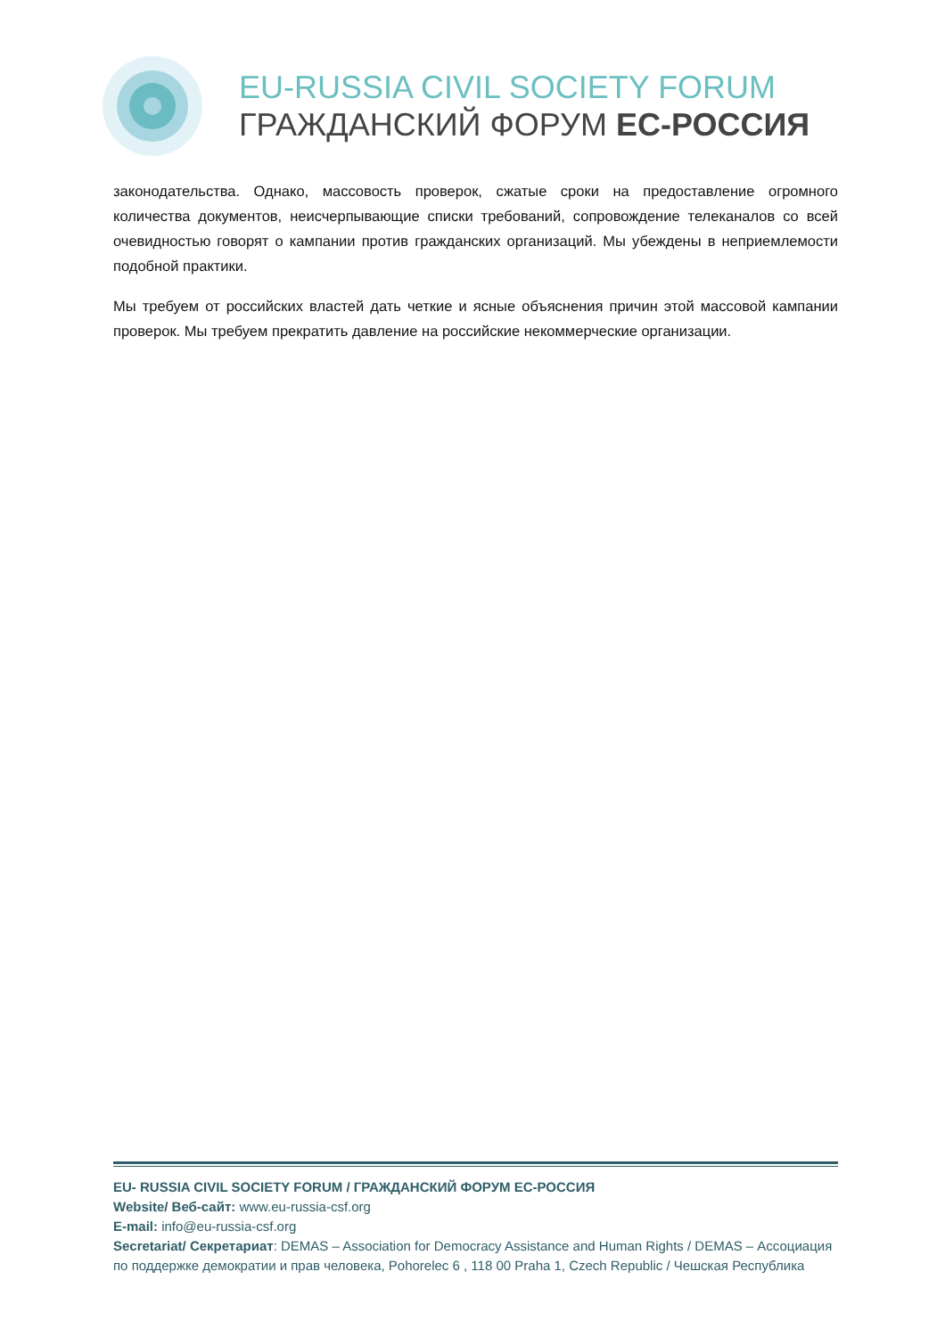EU-RUSSIA CIVIL SOCIETY FORUM
ГРАЖДАНСКИЙ ФОРУМ ЕС-РОССИЯ
законодательства. Однако, массовость проверок, сжатые сроки на предоставление огромного количества документов, неисчерпывающие списки требований, сопровождение телеканалов со всей очевидностью говорят о кампании против гражданских организаций. Мы убеждены в неприемлемости подобной практики.
Мы требуем от российских властей дать четкие и ясные объяснения причин этой массовой кампании проверок. Мы требуем прекратить давление на российские некоммерческие организации.
EU- RUSSIA CIVIL SOCIETY FORUM / ГРАЖДАНСКИЙ ФОРУМ ЕС-РОССИЯ
Website/ Веб-сайт: www.eu-russia-csf.org
E-mail: info@eu-russia-csf.org
Secretariat/ Секретариат: DEMAS – Association for Democracy Assistance and Human Rights / DEMAS – Ассоциация по поддержке демократии и прав человека, Pohorelec 6 , 118 00 Praha 1, Czech Republic / Чешская Республика